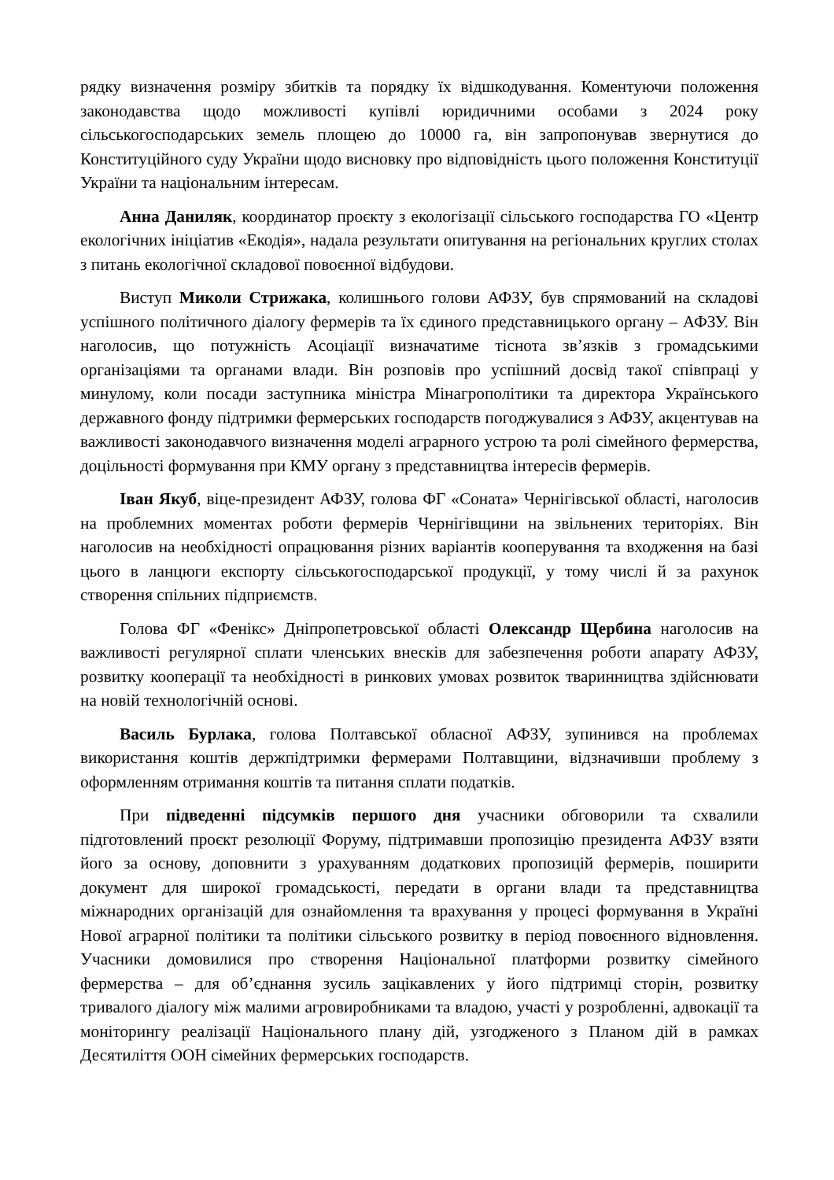рядку визначення розміру збитків та порядку їх відшкодування. Коментуючи положення законодавства щодо можливості купівлі юридичними особами з 2024 року сільськогосподарських земель площею до 10000 га, він запропонував звернутися до Конституційного суду України щодо висновку про відповідність цього положення Конституції України та національним інтересам.
Анна Даниляк, координатор проєкту з екологізації сільського господарства ГО «Центр екологічних ініціатив «Екодія», надала результати опитування на регіональних круглих столах з питань екологічної складової повоєнної відбудови.
Виступ Миколи Стрижака, колишнього голови АФЗУ, був спрямований на складові успішного політичного діалогу фермерів та їх єдиного представницького органу – АФЗУ. Він наголосив, що потужність Асоціації визначатиме тіснота зв’язків з громадськими організаціями та органами влади. Він розповів про успішний досвід такої співпраці у минулому, коли посади заступника міністра Мінагрополітики та директора Українського державного фонду підтримки фермерських господарств погоджувалися з АФЗУ, акцентував на важливості законодавчого визначення моделі аграрного устрою та ролі сімейного фермерства, доцільності формування при КМУ органу з представництва інтересів фермерів.
Іван Якуб, віце-президент АФЗУ, голова ФГ «Соната» Чернігівської області, наголосив на проблемних моментах роботи фермерів Чернігівщини на звільнених територіях. Він наголосив на необхідності опрацювання різних варіантів кооперування та входження на базі цього в ланцюги експорту сільськогосподарської продукції, у тому числі й за рахунок створення спільних підприємств.
Голова ФГ «Фенікс» Дніпропетровської області Олександр Щербина наголосив на важливості регулярної сплати членських внесків для забезпечення роботи апарату АФЗУ, розвитку кооперації та необхідності в ринкових умовах розвиток тваринництва здійснювати на новій технологічній основі.
Василь Бурлака, голова Полтавської обласної АФЗУ, зупинився на проблемах використання коштів держпідтримки фермерами Полтавщини, відзначивши проблему з оформленням отримання коштів та питання сплати податків.
При підведенні підсумків першого дня учасники обговорили та схвалили підготовлений проєкт резолюції Форуму, підтримавши пропозицію президента АФЗУ взяти його за основу, доповнити з урахуванням додаткових пропозицій фермерів, поширити документ для широкої громадськості, передати в органи влади та представництва міжнародних організацій для ознайомлення та врахування у процесі формування в Україні Нової аграрної політики та політики сільського розвитку в період повоєнного відновлення. Учасники домовилися про створення Національної платформи розвитку сімейного фермерства – для об’єднання зусиль зацікавлених у його підтримці сторін, розвитку тривалого діалогу між малими агровиробниками та владою, участі у розробленні, адвокації та моніторингу реалізації Національного плану дій, узгодженого з Планом дій в рамках Десятиліття ООН сімейних фермерських господарств.